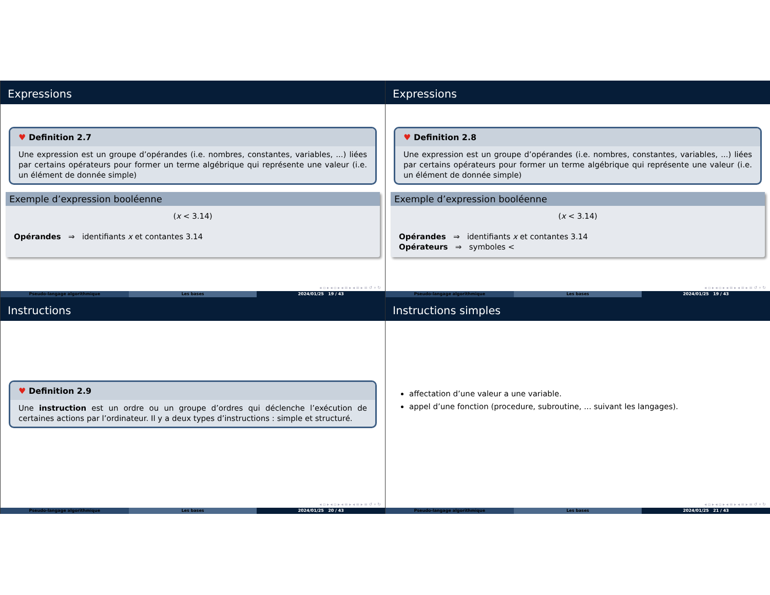Expressions
♥ Definition 2.7
Une expression est un groupe d’opérandes (i.e. nombres, constantes, variables, ...) liées par certains opérateurs pour former un terme algébrique qui représente une valeur (i.e. un élément de donnée simple)
Exemple d’expression booléenne
(x < 3.14)
Opérandes ⇒ identifiants x et contantes 3.14
◂ ▫ ▸ ◂ ▫ ▸ ◂ ≡ ▸ ◂ ≡ ▸ ≡ ↺ ⌕ ↻
Pseudo-langage algorithmique Les bases 2024/01/25 19 / 43
Expressions
♥ Definition 2.8
Une expression est un groupe d’opérandes (i.e. nombres, constantes, variables, ...) liées par certains opérateurs pour former un terme algébrique qui représente une valeur (i.e. un élément de donnée simple)
Exemple d’expression booléenne
(x < 3.14)
Opérandes ⇒ identifiants x et contantes 3.14
Opérateurs ⇒ symboles <
◂ ▫ ▸ ◂ ▫ ▸ ◂ ≡ ▸ ◂ ≡ ▸ ≡ ↺ ⌕ ↻
Pseudo-langage algorithmique Les bases 2024/01/25 19 / 43
Instructions
♥ Definition 2.9
Une instruction est un ordre ou un groupe d’ordres qui déclenche l’exécution de certaines actions par l’ordinateur. Il y a deux types d’instructions : simple et structuré.
◂ ▫ ▸ ◂ ▫ ▸ ◂ ≡ ▸ ◂ ≡ ▸ ≡ ↺ ⌕ ↻
Pseudo-langage algorithmique Les bases 2024/01/25 20 / 43
Instructions simples
affectation d’une valeur a une variable.
appel d’une fonction (procedure, subroutine, ... suivant les langages).
◂ ▫ ▸ ◂ ▫ ▸ ◂ ≡ ▸ ◂ ≡ ▸ ≡ ↺ ⌕ ↻
Pseudo-langage algorithmique Les bases 2024/01/25 21 / 43